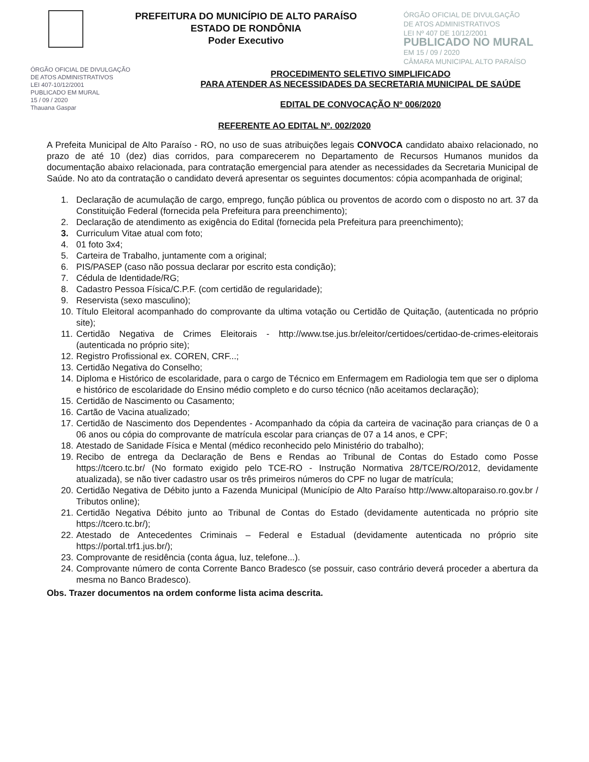PREFEITURA DO MUNICÍPIO DE ALTO PARAÍSO
ESTADO DE RONDÔNIA
Poder Executivo
ÓRGÃO OFICIAL DE DIVULGAÇÃO
DE ATOS ADMINISTRATIVOS
LEI Nº 407 DE 10/12/2001
PUBLICADO NO MURAL
EM 15 / 09 / 2020
CÂMARA MUNICIPAL ALTO PARAÍSO
ÓRGÃO OFICIAL DE DIVULGAÇÃO
DE ATOS ADMINISTRATIVOS
LEI 407-10/12/2001
PUBLICADO EM MURAL
15 / 09 / 2020
Thauana Gaspar
PROCEDIMENTO SELETIVO SIMPLIFICADO
PARA ATENDER AS NECESSIDADES DA SECRETARIA MUNICIPAL DE SAÚDE
EDITAL DE CONVOCAÇÃO Nº 006/2020
REFERENTE AO EDITAL Nº. 002/2020
A Prefeita Municipal de Alto Paraíso - RO, no uso de suas atribuições legais CONVOCA candidato abaixo relacionado, no prazo de até 10 (dez) dias corridos, para comparecerem no Departamento de Recursos Humanos munidos da documentação abaixo relacionada, para contratação emergencial para atender as necessidades da Secretaria Municipal de Saúde. No ato da contratação o candidato deverá apresentar os seguintes documentos: cópia acompanhada de original;
1. Declaração de acumulação de cargo, emprego, função pública ou proventos de acordo com o disposto no art. 37 da Constituição Federal (fornecida pela Prefeitura para preenchimento);
2. Declaração de atendimento as exigência do Edital (fornecida pela Prefeitura para preenchimento);
3. Curriculum Vitae atual com foto;
4. 01 foto 3x4;
5. Carteira de Trabalho, juntamente com a original;
6. PIS/PASEP (caso não possua declarar por escrito esta condição);
7. Cédula de Identidade/RG;
8. Cadastro Pessoa Física/C.P.F. (com certidão de regularidade);
9. Reservista (sexo masculino);
10. Título Eleitoral acompanhado do comprovante da ultima votação ou Certidão de Quitação, (autenticada no próprio site);
11. Certidão Negativa de Crimes Eleitorais - http://www.tse.jus.br/eleitor/certidoes/certidao-de-crimes-eleitorais (autenticada no próprio site);
12. Registro Profissional ex. COREN, CRF...;
13. Certidão Negativa do Conselho;
14. Diploma e Histórico de escolaridade, para o cargo de Técnico em Enfermagem em Radiologia tem que ser o diploma e histórico de escolaridade do Ensino médio completo e do curso técnico (não aceitamos declaração);
15. Certidão de Nascimento ou Casamento;
16. Cartão de Vacina atualizado;
17. Certidão de Nascimento dos Dependentes - Acompanhado da cópia da carteira de vacinação para crianças de 0 a 06 anos ou cópia do comprovante de matrícula escolar para crianças de 07 a 14 anos, e CPF;
18. Atestado de Sanidade Física e Mental (médico reconhecido pelo Ministério do trabalho);
19. Recibo de entrega da Declaração de Bens e Rendas ao Tribunal de Contas do Estado como Posse https://tcero.tc.br/ (No formato exigido pelo TCE-RO - Instrução Normativa 28/TCE/RO/2012, devidamente atualizada), se não tiver cadastro usar os três primeiros números do CPF no lugar de matrícula;
20. Certidão Negativa de Débito junto a Fazenda Municipal (Município de Alto Paraíso http://www.altoparaiso.ro.gov.br / Tributos online);
21. Certidão Negativa Débito junto ao Tribunal de Contas do Estado (devidamente autenticada no próprio site https://tcero.tc.br/);
22. Atestado de Antecedentes Criminais – Federal e Estadual (devidamente autenticada no próprio site https://portal.trf1.jus.br/);
23. Comprovante de residência (conta água, luz, telefone...).
24. Comprovante número de conta Corrente Banco Bradesco (se possuir, caso contrário deverá proceder a abertura da mesma no Banco Bradesco).
Obs. Trazer documentos na ordem conforme lista acima descrita.